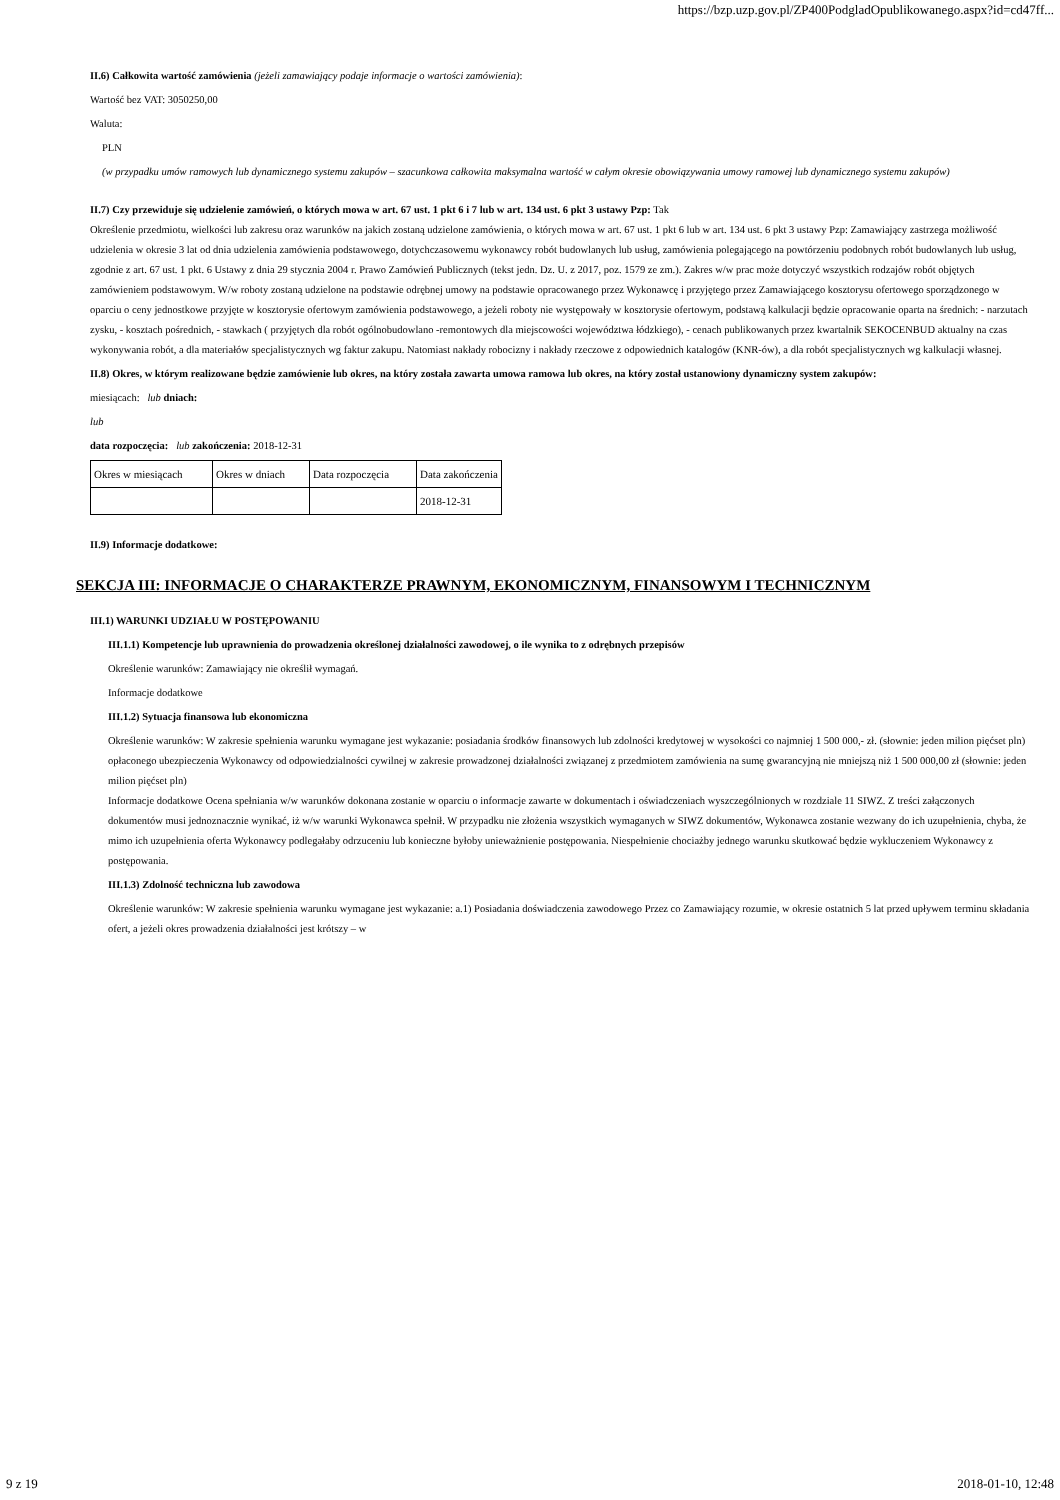https://bzp.uzp.gov.pl/ZP400PodgladOpublikowanego.aspx?id=cd47ff...
II.6) Całkowita wartość zamówienia (jeżeli zamawiający podaje informacje o wartości zamówienia):
Wartość bez VAT: 3050250,00
Waluta:
PLN
(w przypadku umów ramowych lub dynamicznego systemu zakupów – szacunkowa całkowita maksymalna wartość w całym okresie obowiązywania umowy ramowej lub dynamicznego systemu zakupów)
II.7) Czy przewiduje się udzielenie zamówień, o których mowa w art. 67 ust. 1 pkt 6 i 7 lub w art. 134 ust. 6 pkt 3 ustawy Pzp: Tak
Określenie przedmiotu, wielkości lub zakresu oraz warunków na jakich zostaną udzielone zamówienia, o których mowa w art. 67 ust. 1 pkt 6 lub w art. 134 ust. 6 pkt 3 ustawy Pzp: Zamawiający zastrzega możliwość udzielenia w okresie 3 lat od dnia udzielenia zamówienia podstawowego, dotychczasowemu wykonawcy robót budowlanych lub usług, zamówienia polegającego na powtórzeniu podobnych robót budowlanych lub usług, zgodnie z art. 67 ust. 1 pkt. 6 Ustawy z dnia 29 stycznia 2004 r. Prawo Zamówień Publicznych (tekst jedn. Dz. U. z 2017, poz. 1579 ze zm.). Zakres w/w prac może dotyczyć wszystkich rodzajów robót objętych zamówieniem podstawowym. W/w roboty zostaną udzielone na podstawie odrębnej umowy na podstawie opracowanego przez Wykonawcę i przyjętego przez Zamawiającego kosztorysu ofertowego sporządzonego w oparciu o ceny jednostkowe przyjęte w kosztorysie ofertowym zamówienia podstawowego, a jeżeli roboty nie występowały w kosztorysie ofertowym, podstawą kalkulacji będzie opracowanie oparta na średnich: - narzutach zysku, - kosztach pośrednich, - stawkach ( przyjętych dla robót ogólnobudowlano -remontowych dla miejscowości województwa łódzkiego), - cenach publikowanych przez kwartalnik SEKOCENBUD aktualny na czas wykonywania robót, a dla materiałów specjalistycznych wg faktur zakupu. Natomiast nakłady robocizny i nakłady rzeczowe z odpowiednich katalogów (KNR-ów), a dla robót specjalistycznych wg kalkulacji własnej.
II.8) Okres, w którym realizowane będzie zamówienie lub okres, na który została zawarta umowa ramowa lub okres, na który został ustanowiony dynamiczny system zakupów:
miesiącach: lub dniach:
lub
data rozpoczęcia: lub zakończenia: 2018-12-31
| Okres w miesiącach | Okres w dniach | Data rozpoczęcia | Data zakończenia |
| | | | 2018-12-31 |
II.9) Informacje dodatkowe:
SEKCJA III: INFORMACJE O CHARAKTERZE PRAWNYM, EKONOMICZNYM, FINANSOWYM I TECHNICZNYM
III.1) WARUNKI UDZIAŁU W POSTĘPOWANIU
III.1.1) Kompetencje lub uprawnienia do prowadzenia określonej działalności zawodowej, o ile wynika to z odrębnych przepisów
Określenie warunków: Zamawiający nie określił wymagań.
Informacje dodatkowe
III.1.2) Sytuacja finansowa lub ekonomiczna
Określenie warunków: W zakresie spełnienia warunku wymagane jest wykazanie: posiadania środków finansowych lub zdolności kredytowej w wysokości co najmniej 1 500 000,- zł. (słownie: jeden milion pięćset pln) opłaconego ubezpieczenia Wykonawcy od odpowiedzialności cywilnej w zakresie prowadzonej działalności związanej z przedmiotem zamówienia na sumę gwarancyjną nie mniejszą niż 1 500 000,00 zł (słownie: jeden milion pięćset pln)
Informacje dodatkowe Ocena spełniania w/w warunków dokonana zostanie w oparciu o informacje zawarte w dokumentach i oświadczeniach wyszczególnionych w rozdziale 11 SIWZ. Z treści załączonych dokumentów musi jednoznacznie wynikać, iż w/w warunki Wykonawca spełnił. W przypadku nie złożenia wszystkich wymaganych w SIWZ dokumentów, Wykonawca zostanie wezwany do ich uzupełnienia, chyba, że mimo ich uzupełnienia oferta Wykonawcy podlegałaby odrzuceniu lub konieczne byłoby unieważnienie postępowania. Niespełnienie chociażby jednego warunku skutkować będzie wykluczeniem Wykonawcy z postępowania.
III.1.3) Zdolność techniczna lub zawodowa
Określenie warunków: W zakresie spełnienia warunku wymagane jest wykazanie: a.1) Posiadania doświadczenia zawodowego Przez co Zamawiający rozumie, w okresie ostatnich 5 lat przed upływem terminu składania ofert, a jeżeli okres prowadzenia działalności jest krótszy – w
9 z 19 2018-01-10, 12:48